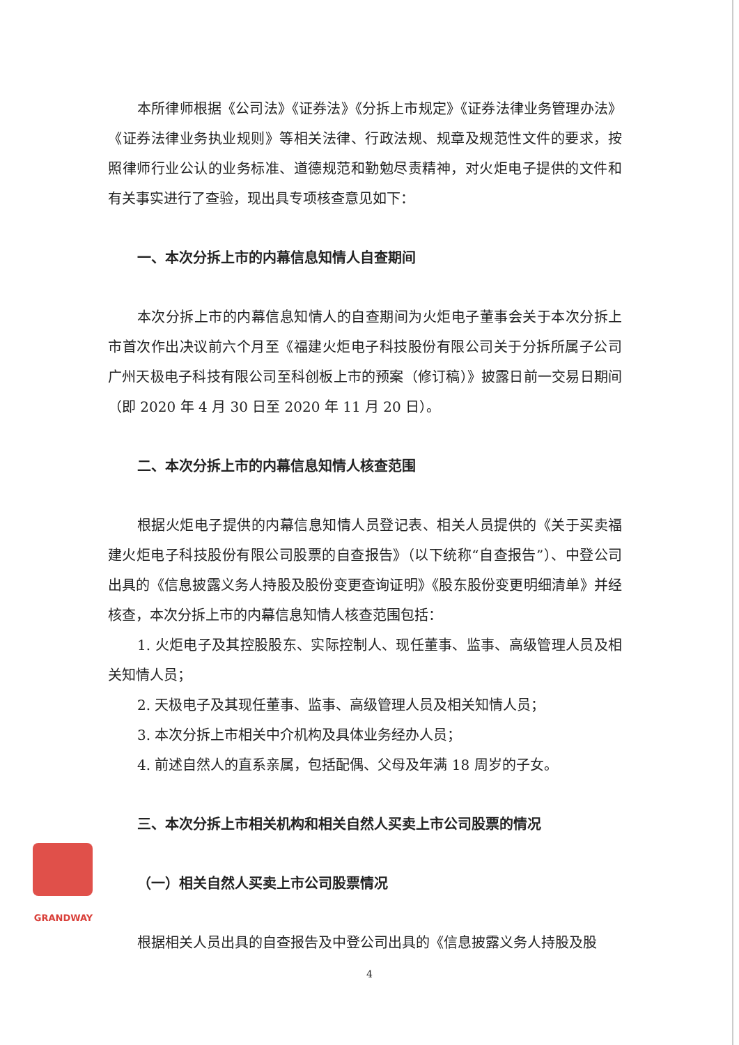本所律师根据《公司法》《证券法》《分拆上市规定》《证券法律业务管理办法》《证券法律业务执业规则》等相关法律、行政法规、规章及规范性文件的要求，按照律师行业公认的业务标准、道德规范和勤勉尽责精神，对火炬电子提供的文件和有关事实进行了查验，现出具专项核查意见如下：
一、本次分拆上市的内幕信息知情人自查期间
本次分拆上市的内幕信息知情人的自查期间为火炬电子董事会关于本次分拆上市首次作出决议前六个月至《福建火炬电子科技股份有限公司关于分拆所属子公司广州天极电子科技有限公司至科创板上市的预案（修订稿）》披露日前一交易日期间（即 2020 年 4 月 30 日至 2020 年 11 月 20 日）。
二、本次分拆上市的内幕信息知情人核查范围
根据火炬电子提供的内幕信息知情人员登记表、相关人员提供的《关于买卖福建火炬电子科技股份有限公司股票的自查报告》（以下统称“自查报告”）、中登公司出具的《信息披露义务人持股及股份变更查询证明》《股东股份变更明细清单》并经核查，本次分拆上市的内幕信息知情人核查范围包括：
1. 火炬电子及其控股股东、实际控制人、现任董事、监事、高级管理人员及相关知情人员；
2. 天极电子及其现任董事、监事、高级管理人员及相关知情人员；
3. 本次分拆上市相关中介机构及具体业务经办人员；
4. 前述自然人的直系亲属，包括配偶、父母及年满 18 周岁的子女。
三、本次分拆上市相关机构和相关自然人买卖上市公司股票的情况
（一）相关自然人买卖上市公司股票情况
根据相关人员出具的自查报告及中登公司出具的《信息披露义务人持股及股
GRANDWAY
4